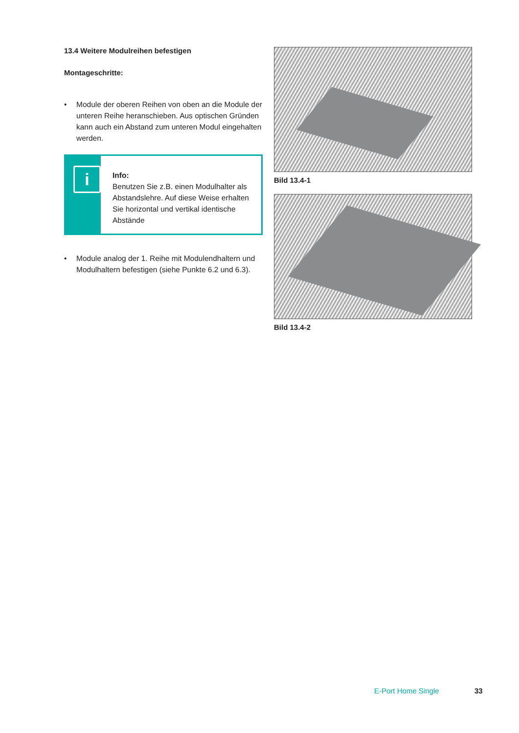13.4 Weitere Modulreihen befestigen
Montageschritte:
• Module der oberen Reihen von oben an die Module der unteren Reihe heranschieben. Aus optischen Gründen kann auch ein Abstand zum unteren Modul eingehalten werden.
i
Info:
Benutzen Sie z.B. einen Modulhalter als Abstandslehre. Auf diese Weise erhalten Sie horizontal und vertikal identische Abstände
• Module analog der 1. Reihe mit Modulendhaltern und Modulhaltern befestigen (siehe Punkte 6.2 und 6.3).
Bild 13.4-1
Bild 13.4-2
E-Port Home Single 33